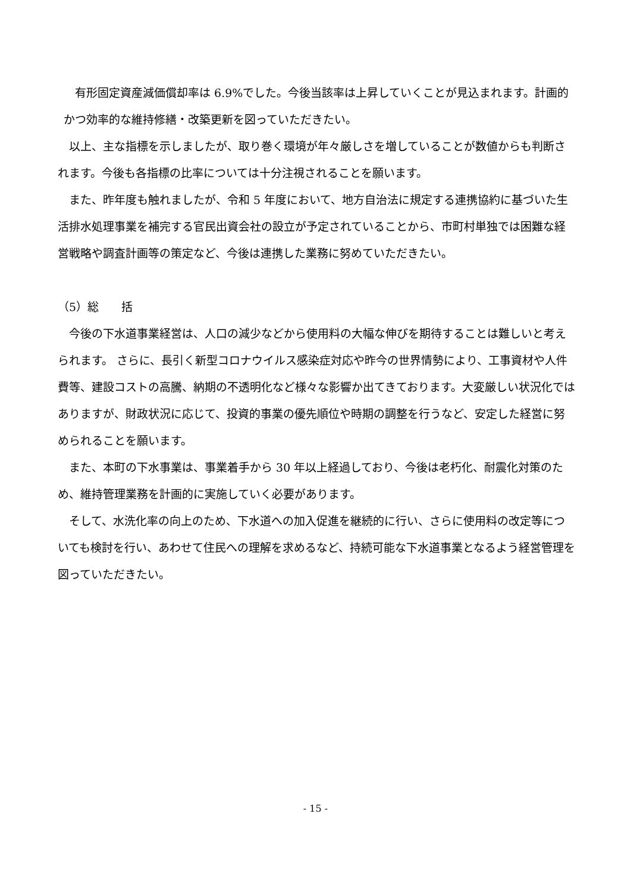有形固定資産減価償却率は 6.9%でした。今後当該率は上昇していくことが見込まれます。計画的かつ効率的な維持修繕・改築更新を図っていただきたい。
以上、主な指標を示しましたが、取り巻く環境が年々厳しさを増していることが数値からも判断されます。今後も各指標の比率については十分注視されることを願います。
また、昨年度も触れましたが、令和 5 年度において、地方自治法に規定する連携協約に基づいた生活排水処理事業を補完する官民出資会社の設立が予定されていることから、市町村単独では困難な経営戦略や調査計画等の策定など、今後は連携した業務に努めていただきたい。
（5）総　　括
今後の下水道事業経営は、人口の減少などから使用料の大幅な伸びを期待することは難しいと考えられます。 さらに、長引く新型コロナウイルス感染症対応や昨今の世界情勢により、工事資材や人件費等、建設コストの高騰、納期の不透明化など様々な影響か出てきております。大変厳しい状況化ではありますが、財政状況に応じて、投資的事業の優先順位や時期の調整を行うなど、安定した経営に努められることを願います。
また、本町の下水事業は、事業着手から 30 年以上経過しており、今後は老朽化、耐震化対策のため、維持管理業務を計画的に実施していく必要があります。
そして、水洗化率の向上のため、下水道への加入促進を継続的に行い、さらに使用料の改定等についても検討を行い、あわせて住民への理解を求めるなど、持続可能な下水道事業となるよう経営管理を図っていただきたい。
- 15 -